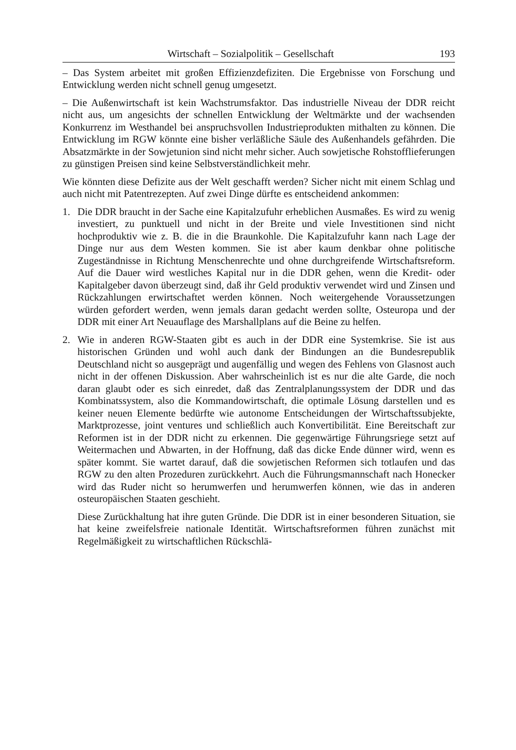Wirtschaft – Sozialpolitik – Gesellschaft 193
– Das System arbeitet mit großen Effizienzdefiziten. Die Ergebnisse von Forschung und Entwicklung werden nicht schnell genug umgesetzt.
– Die Außenwirtschaft ist kein Wachstrumsfaktor. Das industrielle Niveau der DDR reicht nicht aus, um angesichts der schnellen Entwicklung der Weltmärkte und der wachsenden Konkurrenz im Westhandel bei anspruchsvollen Industrieprodukten mithalten zu können. Die Entwicklung im RGW könnte eine bisher verläßliche Säule des Außenhandels gefährden. Die Absatzmärkte in der Sowjetunion sind nicht mehr sicher. Auch sowjetische Rohstofflieferungen zu günstigen Preisen sind keine Selbstverständlichkeit mehr.
Wie könnten diese Defizite aus der Welt geschafft werden? Sicher nicht mit einem Schlag und auch nicht mit Patentrezepten. Auf zwei Dinge dürfte es entscheidend ankommen:
1. Die DDR braucht in der Sache eine Kapitalzufuhr erheblichen Ausmaßes. Es wird zu wenig investiert, zu punktuell und nicht in der Breite und viele Investitionen sind nicht hochproduktiv wie z. B. die in die Braunkohle. Die Kapitalzufuhr kann nach Lage der Dinge nur aus dem Westen kommen. Sie ist aber kaum denkbar ohne politische Zugeständnisse in Richtung Menschenrechte und ohne durchgreifende Wirtschaftsreform. Auf die Dauer wird westliches Kapital nur in die DDR gehen, wenn die Kredit- oder Kapitalgeber davon überzeugt sind, daß ihr Geld produktiv verwendet wird und Zinsen und Rückzahlungen erwirtschaftet werden können. Noch weitergehende Voraussetzungen würden gefordert werden, wenn jemals daran gedacht werden sollte, Osteuropa und der DDR mit einer Art Neuauflage des Marshallplans auf die Beine zu helfen.
2. Wie in anderen RGW-Staaten gibt es auch in der DDR eine Systemkrise. Sie ist aus historischen Gründen und wohl auch dank der Bindungen an die Bundesrepublik Deutschland nicht so ausgeprägt und augenfällig und wegen des Fehlens von Glasnost auch nicht in der offenen Diskussion. Aber wahrscheinlich ist es nur die alte Garde, die noch daran glaubt oder es sich einredet, daß das Zentralplanungssystem der DDR und das Kombinatssystem, also die Kommandowirtschaft, die optimale Lösung darstellen und es keiner neuen Elemente bedürfte wie autonome Entscheidungen der Wirtschaftssubjekte, Marktprozesse, joint ventures und schließlich auch Konvertibilität. Eine Bereitschaft zur Reformen ist in der DDR nicht zu erkennen. Die gegenwärtige Führungsriege setzt auf Weitermachen und Abwarten, in der Hoffnung, daß das dicke Ende dünner wird, wenn es später kommt. Sie wartet darauf, daß die sowjetischen Reformen sich totlaufen und das RGW zu den alten Prozeduren zurückkehrt. Auch die Führungsmannschaft nach Honecker wird das Ruder nicht so herumwerfen und herumwerfen können, wie das in anderen osteuropäischen Staaten geschieht.
Diese Zurückhaltung hat ihre guten Gründe. Die DDR ist in einer besonderen Situation, sie hat keine zweifelsfreie nationale Identität. Wirtschaftsreformen führen zunächst mit Regelmäßigkeit zu wirtschaftlichen Rückschlä-